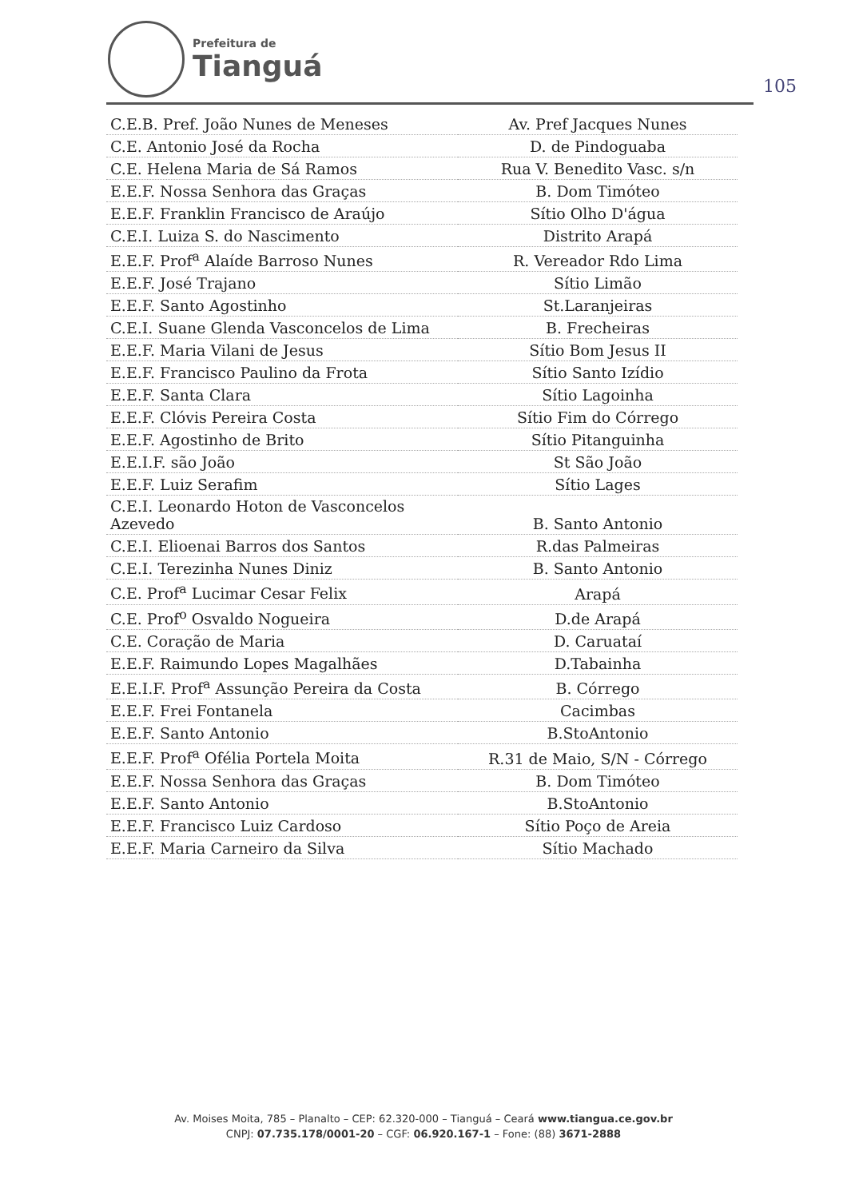Prefeitura de
Tianguá
105
| C.E.B. Pref. João Nunes de Meneses | Av. Pref Jacques Nunes |
| C.E. Antonio José da Rocha | D. de Pindoguaba |
| C.E. Helena Maria de Sá Ramos | Rua V. Benedito Vasc. s/n |
| E.E.F. Nossa Senhora das Graças | B. Dom Timóteo |
| E.E.F. Franklin Francisco de Araújo | Sítio Olho D'água |
| C.E.I. Luiza S. do Nascimento | Distrito Arapá |
| E.E.F. Prof<sup>a</sup> Alaíde Barroso Nunes | R. Vereador Rdo Lima |
| E.E.F. José Trajano | Sítio Limão |
| E.E.F. Santo Agostinho | St.Laranjeiras |
| C.E.I. Suane Glenda Vasconcelos de Lima | B. Frecheiras |
| E.E.F. Maria Vilani de Jesus | Sítio Bom Jesus II |
| E.E.F. Francisco Paulino da Frota | Sítio Santo Izídio |
| E.E.F. Santa Clara | Sítio Lagoinha |
| E.E.F. Clóvis Pereira Costa | Sítio Fim do Córrego |
| E.E.F. Agostinho de Brito | Sítio Pitanguinha |
| E.E.I.F. são João | St São João |
| E.E.F. Luiz Serafim | Sítio Lages |
| C.E.I. Leonardo Hoton de Vasconcelos Azevedo | B. Santo Antonio |
| C.E.I. Elioenai Barros dos Santos | R.das Palmeiras |
| C.E.I. Terezinha Nunes Diniz | B. Santo Antonio |
| C.E. Prof<sup>a</sup> Lucimar Cesar Felix | Arapá |
| C.E. Prof<sup>o</sup> Osvaldo Nogueira | D.de Arapá |
| C.E. Coração de Maria | D. Caruataí |
| E.E.F. Raimundo Lopes Magalhães | D.Tabainha |
| E.E.I.F. Prof<sup>a</sup> Assunção Pereira da Costa | B. Córrego |
| E.E.F. Frei Fontanela | Cacimbas |
| E.E.F. Santo Antonio | B.StoAntonio |
| E.E.F. Prof<sup>a</sup> Ofélia Portela Moita | R.31 de Maio, S/N - Córrego |
| E.E.F. Nossa Senhora das Graças | B. Dom Timóteo |
| E.E.F. Santo Antonio | B.StoAntonio |
| E.E.F. Francisco Luiz Cardoso | Sítio Poço de Areia |
| E.E.F. Maria Carneiro da Silva | Sítio Machado |
Av. Moises Moita, 785 – Planalto – CEP: 62.320-000 – Tianguá – Ceará www.tiangua.ce.gov.br
CNPJ: 07.735.178/0001-20 – CGF: 06.920.167-1 – Fone: (88) 3671-2888